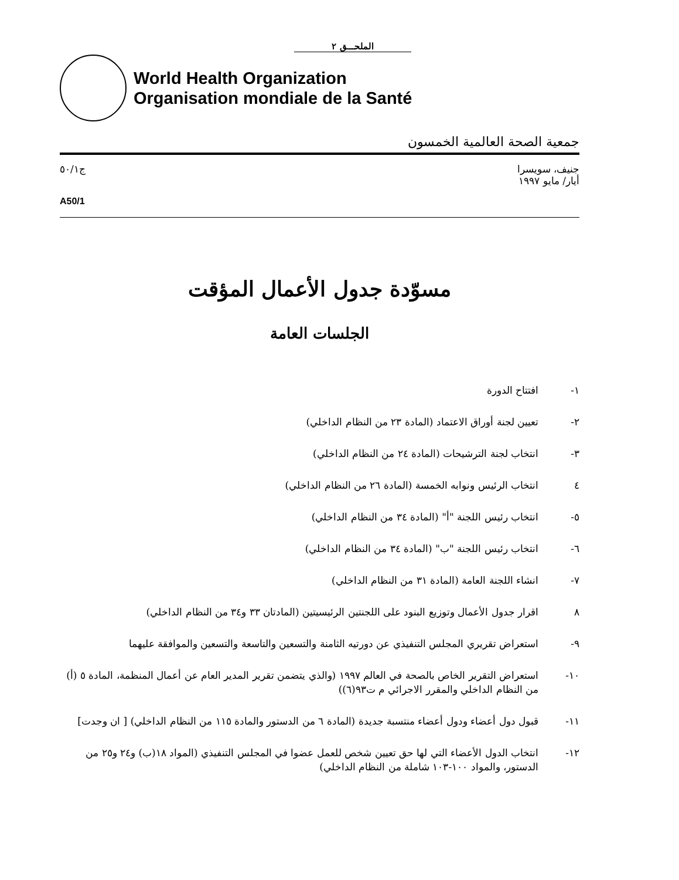الملحـــق ٢
World Health Organization
Organisation mondiale de la Santé
جمعية الصحة العالمية الخمسون
جنيف، سويسرا
أيار/ مايو ١٩٩٧
ج٥٠/١
A50/1
مسوّدة جدول الأعمال المؤقت
الجلسات العامة
١- افتتاح الدورة
٢- تعيين لجنة أوراق الاعتماد (المادة ٢٣ من النظام الداخلي)
٣- انتخاب لجنة الترشيحات (المادة ٢٤ من النظام الداخلي)
٤ انتخاب الرئيس ونوابه الخمسة (المادة ٢٦ من النظام الداخلي)
٥- انتخاب رئيس اللجنة "أ" (المادة ٣٤ من النظام الداخلي)
٦- انتخاب رئيس اللجنة "ب" (المادة ٣٤ من النظام الداخلي)
٧- انشاء اللجنة العامة (المادة ٣١ من النظام الداخلي)
٨ اقرار جدول الأعمال وتوزيع البنود على اللجنتين الرئيسيتين (المادتان ٣٣ و٣٤ من النظام الداخلي)
٩- استعراض تقريري المجلس التنفيذي عن دورتيه الثامنة والتسعين والتاسعة والتسعين والموافقة عليهما
١٠- استعراض التقرير الخاص بالصحة في العالم ١٩٩٧ (والذي يتضمن تقرير المدير العام عن أعمال المنظمة، المادة ٥ (أ) من النظام الداخلي والمقرر الاجرائي م ت٩٣(٦))
١١- قبول دول أعضاء ودول أعضاء منتسبة جديدة (المادة ٦ من الدستور والمادة ١١٥ من النظام الداخلي) [ ان وجدت]
١٢- انتخاب الدول الأعضاء التي لها حق تعيين شخص للعمل عضوا في المجلس التنفيذي (المواد ١٨(ب) و٢٤ و٢٥ من الدستور، والمواد ١٠٠-١٠٣ شاملة من النظام الداخلي)